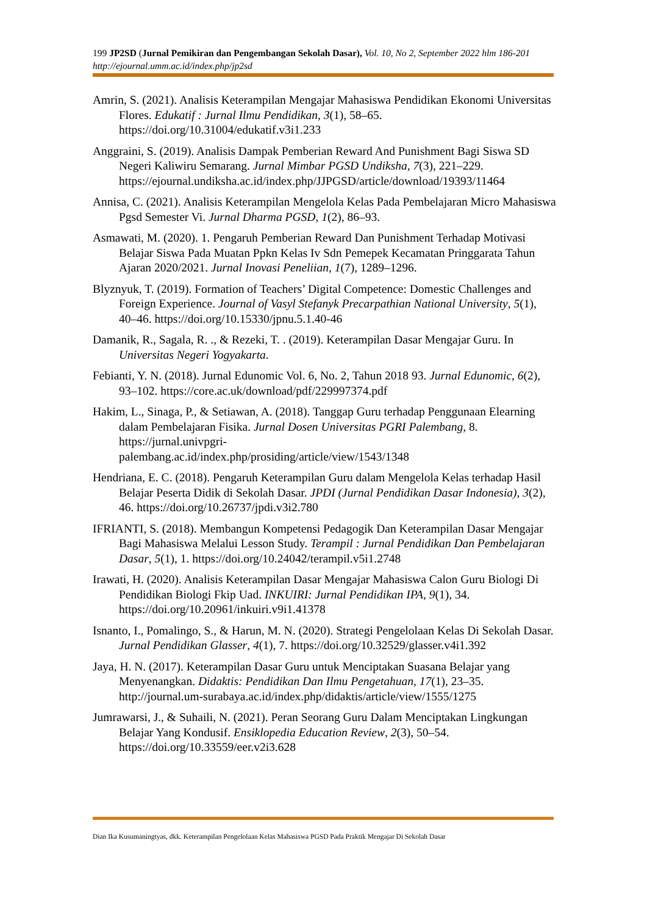199 JP2SD (Jurnal Pemikiran dan Pengembangan Sekolah Dasar), Vol. 10, No 2, September 2022 hlm 186-201
http://ejournal.umm.ac.id/index.php/jp2sd
Amrin, S. (2021). Analisis Keterampilan Mengajar Mahasiswa Pendidikan Ekonomi Universitas Flores. Edukatif : Jurnal Ilmu Pendidikan, 3(1), 58–65. https://doi.org/10.31004/edukatif.v3i1.233
Anggraini, S. (2019). Analisis Dampak Pemberian Reward And Punishment Bagi Siswa SD Negeri Kaliwiru Semarang. Jurnal Mimbar PGSD Undiksha, 7(3), 221–229. https://ejournal.undiksha.ac.id/index.php/JJPGSD/article/download/19393/11464
Annisa, C. (2021). Analisis Keterampilan Mengelola Kelas Pada Pembelajaran Micro Mahasiswa Pgsd Semester Vi. Jurnal Dharma PGSD, 1(2), 86–93.
Asmawati, M. (2020). 1. Pengaruh Pemberian Reward Dan Punishment Terhadap Motivasi Belajar Siswa Pada Muatan Ppkn Kelas Iv Sdn Pemepek Kecamatan Pringgarata Tahun Ajaran 2020/2021. Jurnal Inovasi Peneliian, 1(7), 1289–1296.
Blyznyuk, T. (2019). Formation of Teachers’ Digital Competence: Domestic Challenges and Foreign Experience. Journal of Vasyl Stefanyk Precarpathian National University, 5(1), 40–46. https://doi.org/10.15330/jpnu.5.1.40-46
Damanik, R., Sagala, R. ., & Rezeki, T. . (2019). Keterampilan Dasar Mengajar Guru. In Universitas Negeri Yogyakarta.
Febianti, Y. N. (2018). Jurnal Edunomic Vol. 6, No. 2, Tahun 2018 93. Jurnal Edunomic, 6(2), 93–102. https://core.ac.uk/download/pdf/229997374.pdf
Hakim, L., Sinaga, P., & Setiawan, A. (2018). Tanggap Guru terhadap Penggunaan Elearning dalam Pembelajaran Fisika. Jurnal Dosen Universitas PGRI Palembang, 8. https://jurnal.univpgri-
palembang.ac.id/index.php/prosiding/article/view/1543/1348
Hendriana, E. C. (2018). Pengaruh Keterampilan Guru dalam Mengelola Kelas terhadap Hasil Belajar Peserta Didik di Sekolah Dasar. JPDI (Jurnal Pendidikan Dasar Indonesia), 3(2), 46. https://doi.org/10.26737/jpdi.v3i2.780
IFRIANTI, S. (2018). Membangun Kompetensi Pedagogik Dan Keterampilan Dasar Mengajar Bagi Mahasiswa Melalui Lesson Study. Terampil : Jurnal Pendidikan Dan Pembelajaran Dasar, 5(1), 1. https://doi.org/10.24042/terampil.v5i1.2748
Irawati, H. (2020). Analisis Keterampilan Dasar Mengajar Mahasiswa Calon Guru Biologi Di Pendidikan Biologi Fkip Uad. INKUIRI: Jurnal Pendidikan IPA, 9(1), 34. https://doi.org/10.20961/inkuiri.v9i1.41378
Isnanto, I., Pomalingo, S., & Harun, M. N. (2020). Strategi Pengelolaan Kelas Di Sekolah Dasar. Jurnal Pendidikan Glasser, 4(1), 7. https://doi.org/10.32529/glasser.v4i1.392
Jaya, H. N. (2017). Keterampilan Dasar Guru untuk Menciptakan Suasana Belajar yang Menyenangkan. Didaktis: Pendidikan Dan Ilmu Pengetahuan, 17(1), 23–35. http://journal.um-surabaya.ac.id/index.php/didaktis/article/view/1555/1275
Jumrawarsi, J., & Suhaili, N. (2021). Peran Seorang Guru Dalam Menciptakan Lingkungan Belajar Yang Kondusif. Ensiklopedia Education Review, 2(3), 50–54. https://doi.org/10.33559/eer.v2i3.628
Dian Ika Kusumaningtyas, dkk. Keterampilan Pengelolaan Kelas Mahasiswa PGSD Pada Praktik Mengajar Di Sekolah Dasar